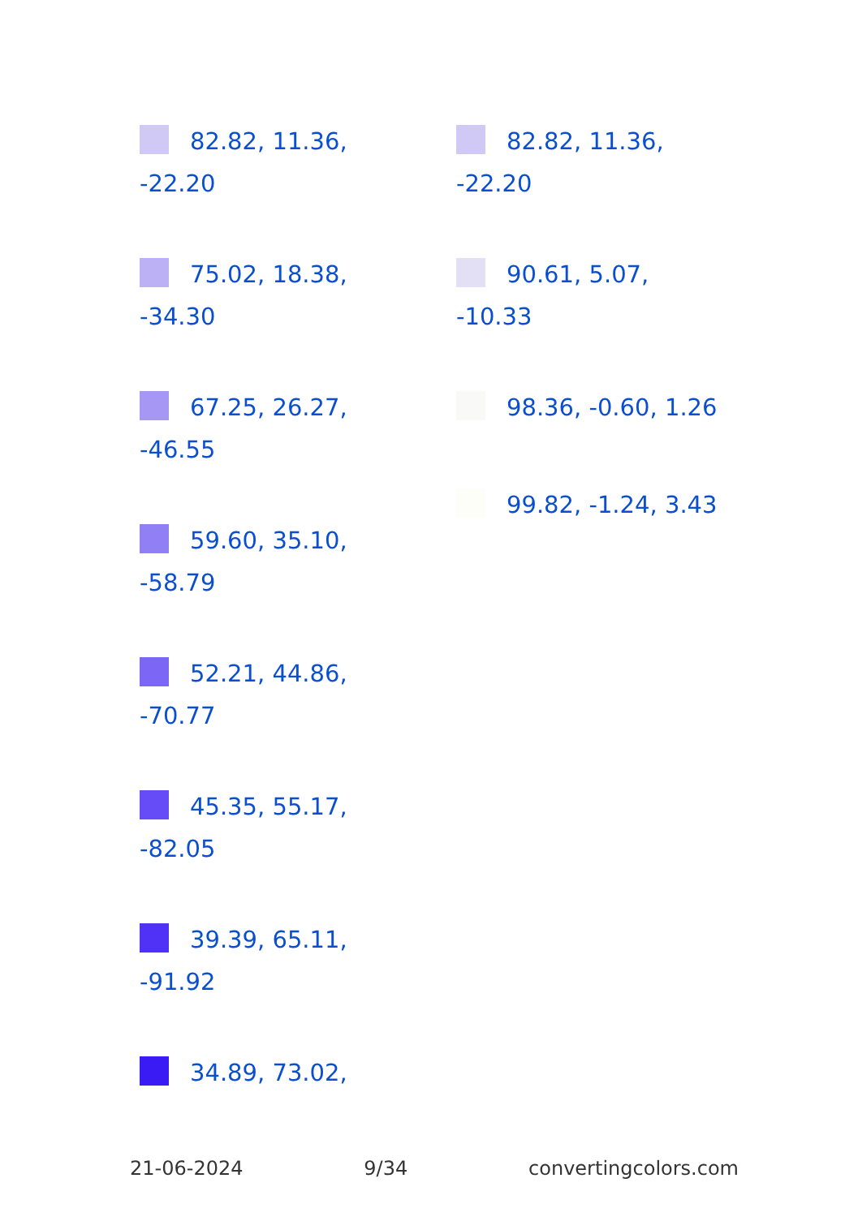82.82, 11.36, -22.20
75.02, 18.38, -34.30
67.25, 26.27, -46.55
59.60, 35.10, -58.79
52.21, 44.86, -70.77
45.35, 55.17, -82.05
39.39, 65.11, -91.92
34.89, 73.02,
82.82, 11.36, -22.20
90.61, 5.07, -10.33
98.36, -0.60, 1.26
99.82, -1.24, 3.43
21-06-2024 9/34 convertingcolors.com